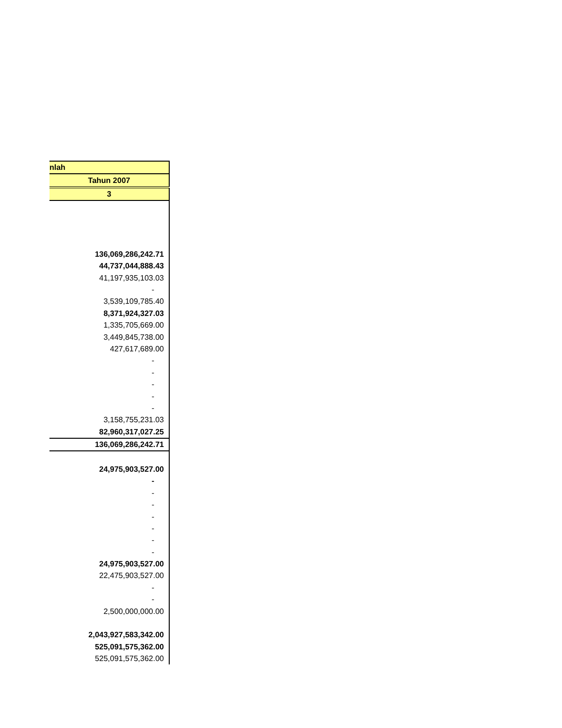| nlah |
| --- |
| Tahun 2007 |
| 3 |
| 136,069,286,242.71 |
| 44,737,044,888.43 |
| 41,197,935,103.03 |
| - |
| 3,539,109,785.40 |
| 8,371,924,327.03 |
| 1,335,705,669.00 |
| 3,449,845,738.00 |
| 427,617,689.00 |
| - |
| - |
| - |
| - |
| - |
| 3,158,755,231.03 |
| 82,960,317,027.25 |
| 136,069,286,242.71 |
| 24,975,903,527.00 |
| - |
| - |
| - |
| - |
| - |
| - |
| - |
| 24,975,903,527.00 |
| 22,475,903,527.00 |
| - |
| - |
| 2,500,000,000.00 |
| 2,043,927,583,342.00 |
| 525,091,575,362.00 |
| 525,091,575,362.00 |